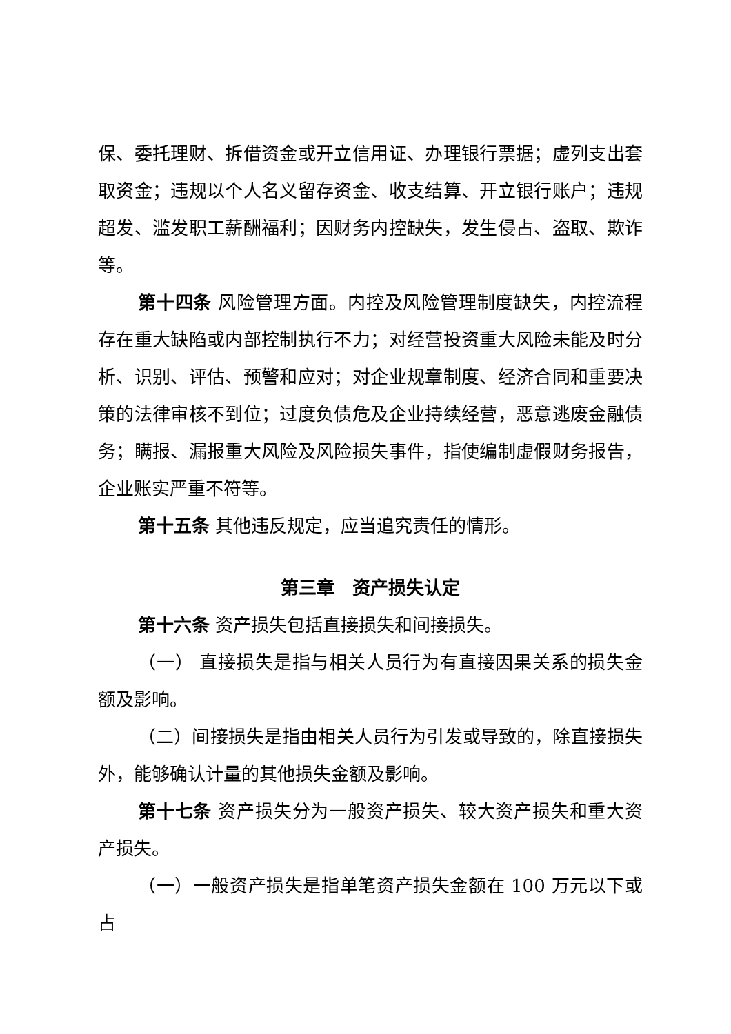保、委托理财、拆借资金或开立信用证、办理银行票据；虚列支出套取资金；违规以个人名义留存资金、收支结算、开立银行账户；违规超发、滥发职工薪酬福利；因财务内控缺失，发生侵占、盗取、欺诈等。
第十四条 风险管理方面。内控及风险管理制度缺失，内控流程存在重大缺陷或内部控制执行不力；对经营投资重大风险未能及时分析、识别、评估、预警和应对；对企业规章制度、经济合同和重要决策的法律审核不到位；过度负债危及企业持续经营，恶意逃废金融债务；瞒报、漏报重大风险及风险损失事件，指使编制虚假财务报告，企业账实严重不符等。
第十五条 其他违反规定，应当追究责任的情形。
第三章　资产损失认定
第十六条 资产损失包括直接损失和间接损失。
（一） 直接损失是指与相关人员行为有直接因果关系的损失金额及影响。
（二）间接损失是指由相关人员行为引发或导致的，除直接损失外，能够确认计量的其他损失金额及影响。
第十七条 资产损失分为一般资产损失、较大资产损失和重大资产损失。
（一）一般资产损失是指单笔资产损失金额在 100 万元以下或占